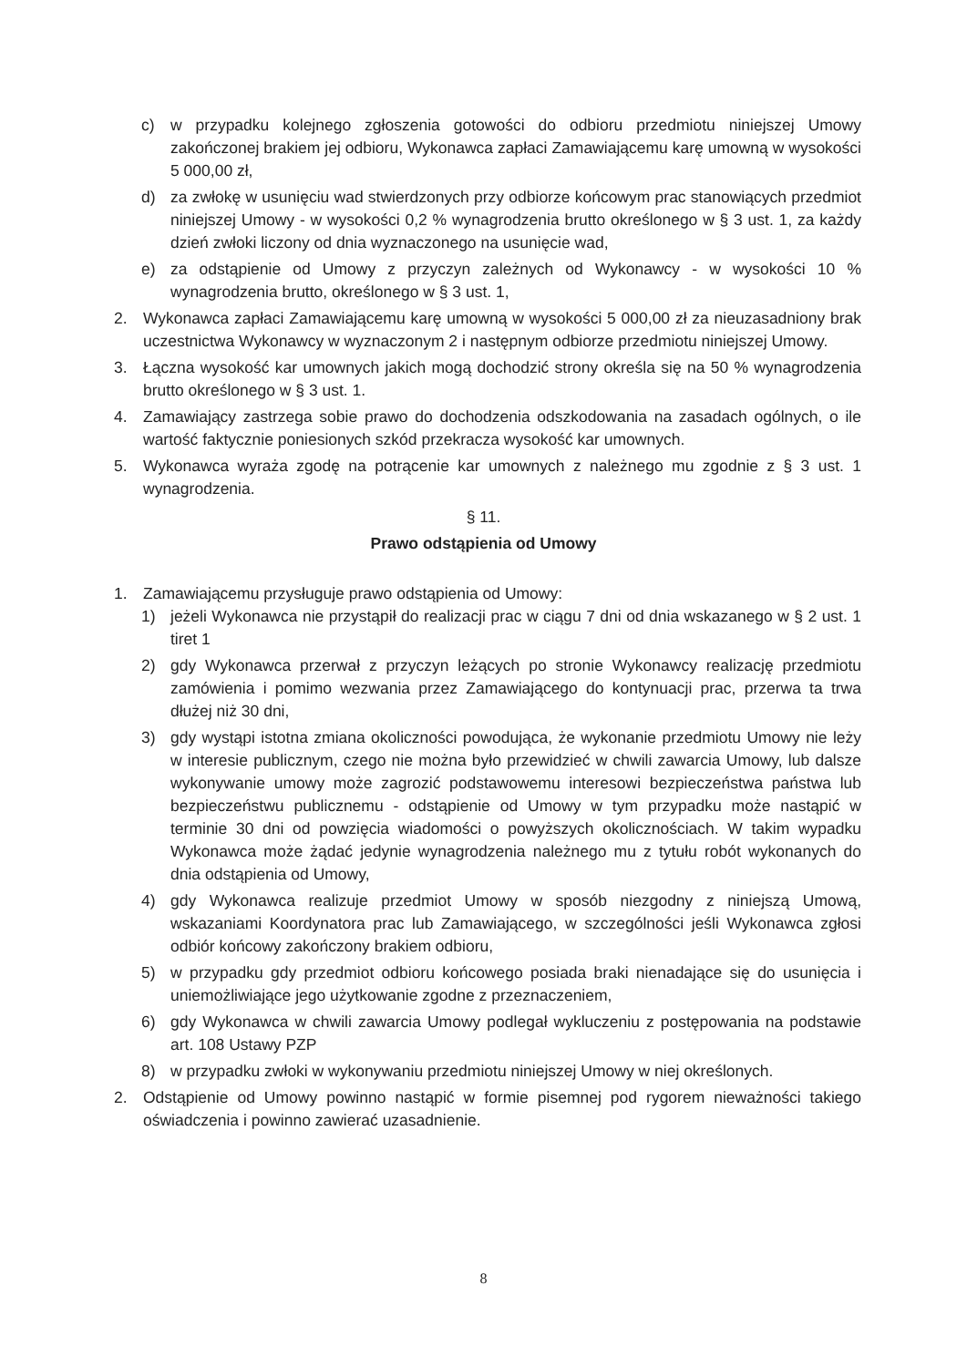c) w przypadku kolejnego zgłoszenia gotowości do odbioru przedmiotu niniejszej Umowy zakończonej brakiem jej odbioru, Wykonawca zapłaci Zamawiającemu karę umowną w wysokości 5 000,00 zł,
d) za zwłokę w usunięciu wad stwierdzonych przy odbiorze końcowym prac stanowiących przedmiot niniejszej Umowy - w wysokości 0,2 % wynagrodzenia brutto określonego w § 3 ust. 1, za każdy dzień zwłoki liczony od dnia wyznaczonego na usunięcie wad,
e) za odstąpienie od Umowy z przyczyn zależnych od Wykonawcy - w wysokości 10 % wynagrodzenia brutto, określonego w § 3 ust. 1,
2. Wykonawca zapłaci Zamawiającemu karę umowną w wysokości 5 000,00 zł za nieuzasadniony brak uczestnictwa Wykonawcy w wyznaczonym 2 i następnym odbiorze przedmiotu niniejszej Umowy.
3. Łączna wysokość kar umownych jakich mogą dochodzić strony określa się na 50 % wynagrodzenia brutto określonego w § 3 ust. 1.
4. Zamawiający zastrzega sobie prawo do dochodzenia odszkodowania na zasadach ogólnych, o ile wartość faktycznie poniesionych szkód przekracza wysokość kar umownych.
5. Wykonawca wyraża zgodę na potrącenie kar umownych z należnego mu zgodnie z § 3 ust. 1 wynagrodzenia.
§ 11.
Prawo odstąpienia od Umowy
1. Zamawiającemu przysługuje prawo odstąpienia od Umowy:
1) jeżeli Wykonawca nie przystąpił do realizacji prac w ciągu 7 dni od dnia wskazanego w § 2 ust. 1 tiret 1
2) gdy Wykonawca przerwał z przyczyn leżących po stronie Wykonawcy realizację przedmiotu zamówienia i pomimo wezwania przez Zamawiającego do kontynuacji prac, przerwa ta trwa dłużej niż 30 dni,
3) gdy wystąpi istotna zmiana okoliczności powodująca, że wykonanie przedmiotu Umowy nie leży w interesie publicznym, czego nie można było przewidzieć w chwili zawarcia Umowy, lub dalsze wykonywanie umowy może zagrozić podstawowemu interesowi bezpieczeństwa państwa lub bezpieczeństwu publicznemu - odstąpienie od Umowy w tym przypadku może nastąpić w terminie 30 dni od powzięcia wiadomości o powyższych okolicznościach. W takim wypadku Wykonawca może żądać jedynie wynagrodzenia należnego mu z tytułu robót wykonanych do dnia odstąpienia od Umowy,
4) gdy Wykonawca realizuje przedmiot Umowy w sposób niezgodny z niniejszą Umową, wskazaniami Koordynatora prac lub Zamawiającego, w szczególności jeśli Wykonawca zgłosi odbiór końcowy zakończony brakiem odbioru,
5) w przypadku gdy przedmiot odbioru końcowego posiada braki nienadające się do usunięcia i uniemożliwiające jego użytkowanie zgodne z przeznaczeniem,
6) gdy Wykonawca w chwili zawarcia Umowy podlegał wykluczeniu z postępowania na podstawie art. 108 Ustawy PZP
8) w przypadku zwłoki w wykonywaniu przedmiotu niniejszej Umowy w niej określonych.
2. Odstąpienie od Umowy powinno nastąpić w formie pisemnej pod rygorem nieważności takiego oświadczenia i powinno zawierać uzasadnienie.
8